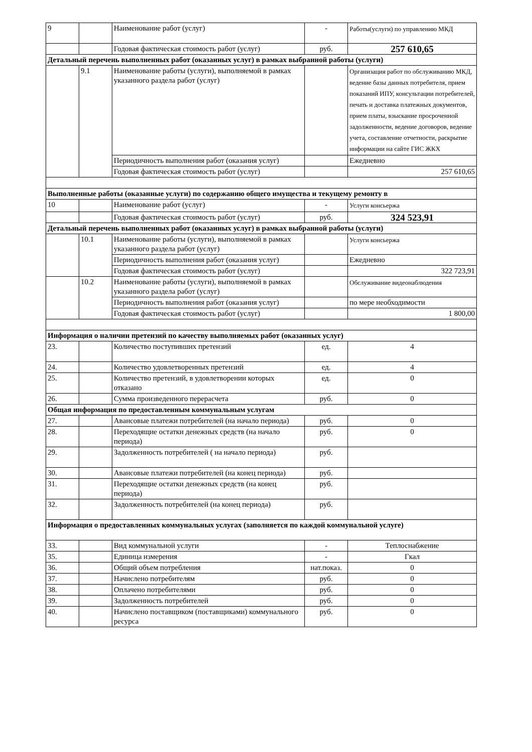| 9 | | Наименование работ (услуг) | - | Работы(услуги) по управлению МКД |
| | | Годовая фактическая стоимость работ (услуг) | руб. | 257 610,65 |
| Детальный перечень выполненных работ (оказанных услуг) в рамках выбранной работы (услуги) | | | | |
| | 9.1 | Наименование работы (услуги), выполняемой в рамках указанного раздела работ (услуг) | | Организация работ по обслуживанию МКД, ведение базы данных потребителя, прием показаний ИПУ, консультации потребителей, печать и доставка платежных документов, прием платы, взыскание просроченной задолженности, ведение договоров, ведение учета, составление отчетности, раскрытие информации на сайте ГИС ЖКХ |
| | | Периодичность выполнения работ (оказания услуг) | | Ежедневно |
| | | Годовая фактическая стоимость работ (услуг) | | 257 610,65 |
| Выполненные работы (оказанные услуги) по содержанию общего имущества и текущему ремонту в | | | | |
| 10 | | Наименование работ (услуг) | - | Услуги консьержа |
| | | Годовая фактическая стоимость работ (услуг) | руб. | 324 523,91 |
| Детальный перечень выполненных работ (оказанных услуг) в рамках выбранной работы (услуги) | | | | |
| | 10.1 | Наименование работы (услуги), выполняемой в рамках указанного раздела работ (услуг) | | Услуги консьержа |
| | | Периодичность выполнения работ (оказания услуг) | | Ежедневно |
| | | Годовая фактическая стоимость работ (услуг) | | 322 723,91 |
| | 10.2 | Наименование работы (услуги), выполняемой в рамках указанного раздела работ (услуг) | | Обслуживание видеонаблюдения |
| | | Периодичность выполнения работ (оказания услуг) | | по мере необходимости |
| | | Годовая фактическая стоимость работ (услуг) | | 1 800,00 |
| Информация о наличии претензий по качеству выполняемых работ (оказанных услуг) | | | | |
| 23. | | Количество поступивших претензий | ед. | 4 |
| 24. | | Количество удовлетворенных претензий | ед. | 4 |
| 25. | | Количество претензий, в удовлетворении которых отказано | ед. | 0 |
| 26. | | Сумма произведенного перерасчета | руб. | 0 |
| Общая информация по предоставленным коммунальным услугам | | | | |
| 27. | | Авансовые платежи потребителей (на начало периода) | руб. | 0 |
| 28. | | Переходящие остатки денежных средств (на начало периода) | руб. | 0 |
| 29. | | Задолженность потребителей ( на начало периода) | руб. | |
| 30. | | Авансовые платежи потребителей (на конец периода) | руб. | |
| 31. | | Переходящие остатки денежных средств (на конец периода) | руб. | |
| 32. | | Задолженность потребителей (на конец периода) | руб. | |
| Информация о предоставленных коммунальных услугах (заполняется по каждой коммунальной услуге) | | | | |
| 33. | | Вид коммунальной услуги | - | Теплоснабжение |
| 35. | | Единица измерения | - | Гкал |
| 36. | | Общий объем потребления | нат.показ. | 0 |
| 37. | | Начислено потребителям | руб. | 0 |
| 38. | | Оплачено потребителями | руб. | 0 |
| 39. | | Задолженность потребителей | руб. | 0 |
| 40. | | Начислено поставщиком (поставщиками) коммунального ресурса | руб. | 0 |